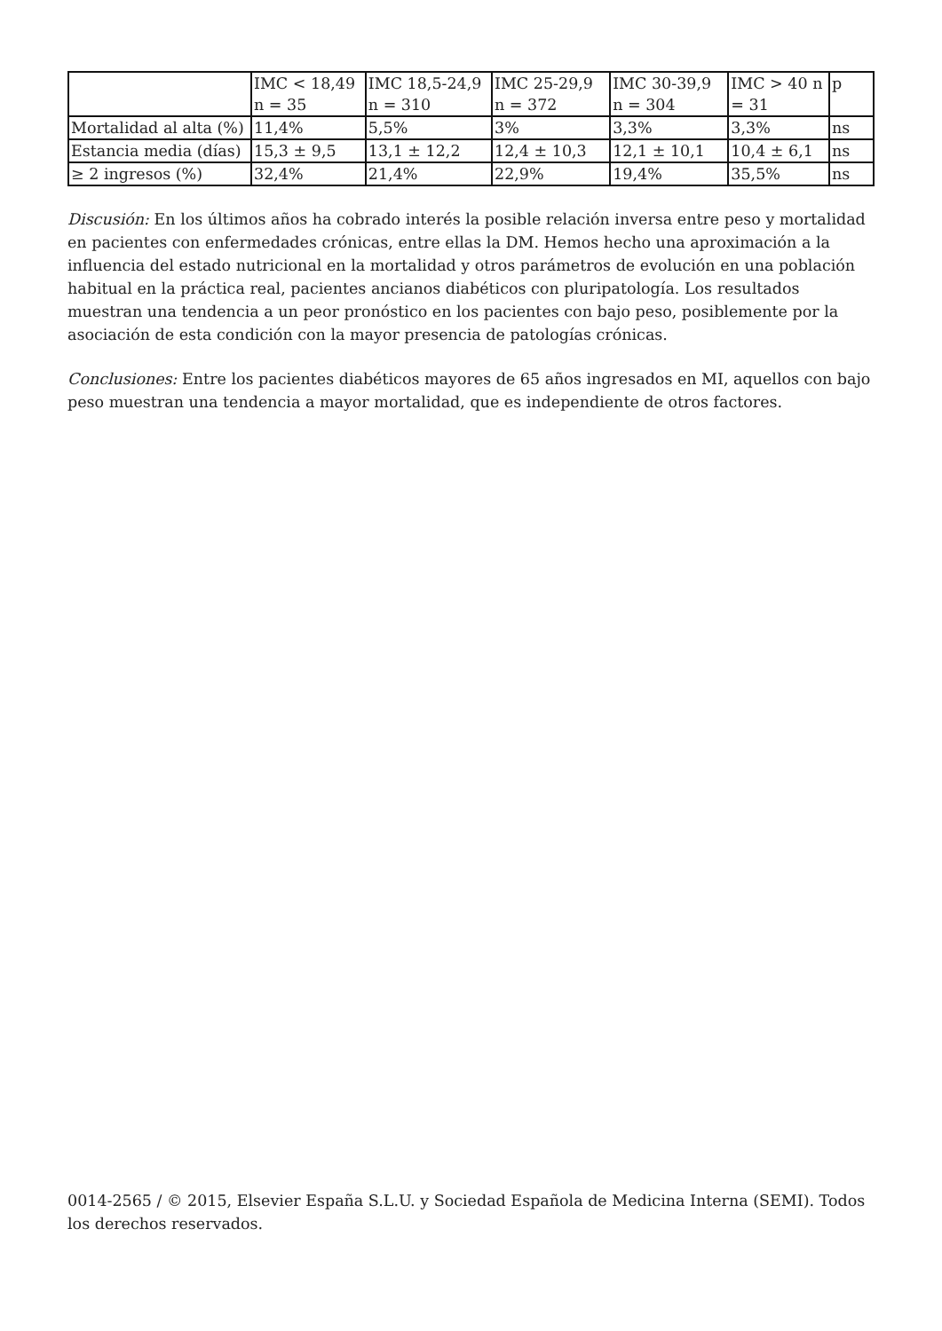| | IMC < 18,49 n = 35 | IMC 18,5-24,9 n = 310 | IMC 25-29,9 n = 372 | IMC 30-39,9 n = 304 | IMC > 40 n = 31 | p |
| Mortalidad al alta (%) | 11,4% | 5,5% | 3% | 3,3% | 3,3% | ns |
| Estancia media (días) | 15,3 ± 9,5 | 13,1 ± 12,2 | 12,4 ± 10,3 | 12,1 ± 10,1 | 10,4 ± 6,1 | ns |
| ≥ 2 ingresos (%) | 32,4% | 21,4% | 22,9% | 19,4% | 35,5% | ns |
Discusión: En los últimos años ha cobrado interés la posible relación inversa entre peso y mortalidad en pacientes con enfermedades crónicas, entre ellas la DM. Hemos hecho una aproximación a la influencia del estado nutricional en la mortalidad y otros parámetros de evolución en una población habitual en la práctica real, pacientes ancianos diabéticos con pluripatología. Los resultados muestran una tendencia a un peor pronóstico en los pacientes con bajo peso, posiblemente por la asociación de esta condición con la mayor presencia de patologías crónicas.
Conclusiones: Entre los pacientes diabéticos mayores de 65 años ingresados en MI, aquellos con bajo peso muestran una tendencia a mayor mortalidad, que es independiente de otros factores.
0014-2565 / © 2015, Elsevier España S.L.U. y Sociedad Española de Medicina Interna (SEMI). Todos los derechos reservados.